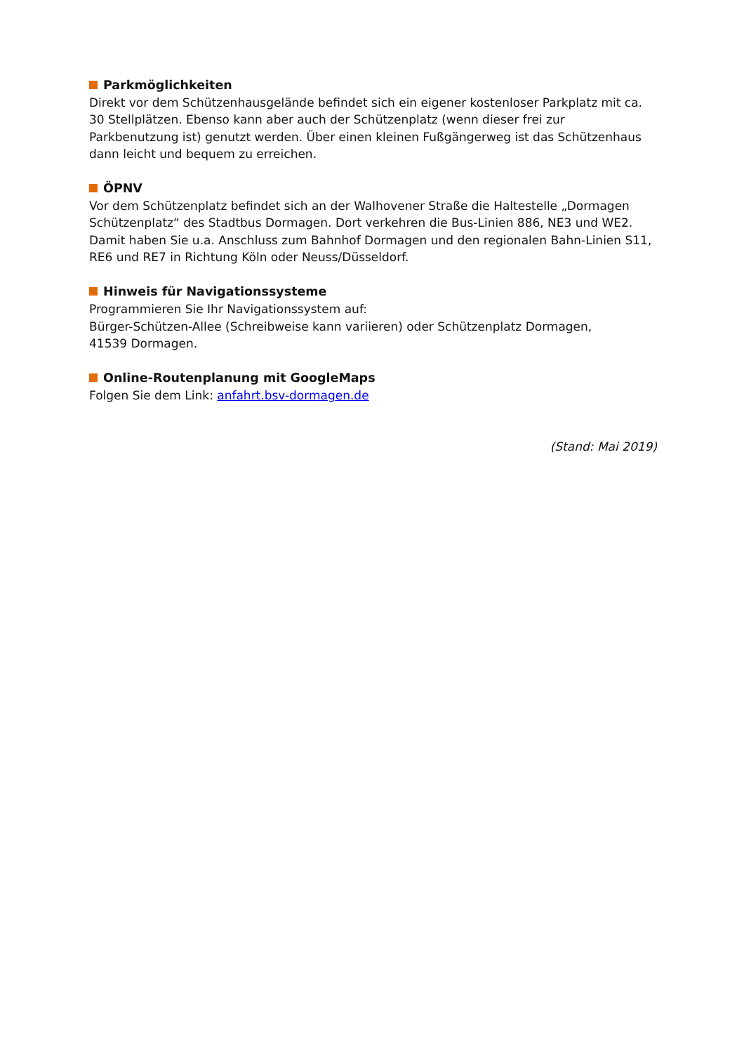Parkmöglichkeiten
Direkt vor dem Schützenhausgelände befindet sich ein eigener kostenloser Parkplatz mit ca. 30 Stellplätzen. Ebenso kann aber auch der Schützenplatz (wenn dieser frei zur Parkbenutzung ist) genutzt werden. Über einen kleinen Fußgängerweg ist das Schützenhaus dann leicht und bequem zu erreichen.
ÖPNV
Vor dem Schützenplatz befindet sich an der Walhovener Straße die Haltestelle „Dormagen Schützenplatz“ des Stadtbus Dormagen. Dort verkehren die Bus-Linien 886, NE3 und WE2. Damit haben Sie u.a. Anschluss zum Bahnhof Dormagen und den regionalen Bahn-Linien S11, RE6 und RE7 in Richtung Köln oder Neuss/Düsseldorf.
Hinweis für Navigationssysteme
Programmieren Sie Ihr Navigationssystem auf:
Bürger-Schützen-Allee (Schreibweise kann variieren) oder Schützenplatz Dormagen,
41539 Dormagen.
Online-Routenplanung mit GoogleMaps
Folgen Sie dem Link: anfahrt.bsv-dormagen.de
(Stand: Mai 2019)